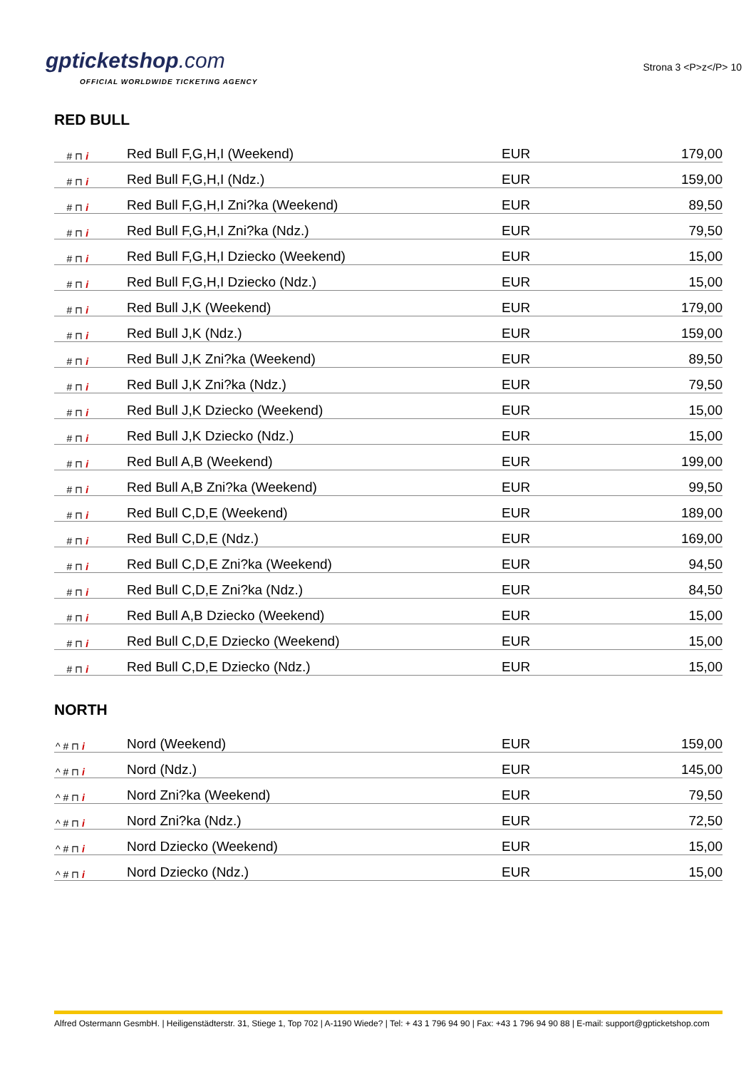gpticketshop.com
OFFICIAL WORLDWIDE TICKETING AGENCY
Strona 3 <P>z</P> 10
RED BULL
| # ⊓ i | Red Bull F,G,H,I (Weekend) | EUR | 179,00 |
| # ⊓ i | Red Bull F,G,H,I (Ndz.) | EUR | 159,00 |
| # ⊓ i | Red Bull F,G,H,I Zni?ka (Weekend) | EUR | 89,50 |
| # ⊓ i | Red Bull F,G,H,I Zni?ka (Ndz.) | EUR | 79,50 |
| # ⊓ i | Red Bull F,G,H,I Dziecko (Weekend) | EUR | 15,00 |
| # ⊓ i | Red Bull F,G,H,I Dziecko (Ndz.) | EUR | 15,00 |
| # ⊓ i | Red Bull J,K (Weekend) | EUR | 179,00 |
| # ⊓ i | Red Bull J,K (Ndz.) | EUR | 159,00 |
| # ⊓ i | Red Bull J,K Zni?ka (Weekend) | EUR | 89,50 |
| # ⊓ i | Red Bull J,K Zni?ka (Ndz.) | EUR | 79,50 |
| # ⊓ i | Red Bull J,K Dziecko (Weekend) | EUR | 15,00 |
| # ⊓ i | Red Bull J,K Dziecko (Ndz.) | EUR | 15,00 |
| # ⊓ i | Red Bull A,B (Weekend) | EUR | 199,00 |
| # ⊓ i | Red Bull A,B Zni?ka (Weekend) | EUR | 99,50 |
| # ⊓ i | Red Bull C,D,E (Weekend) | EUR | 189,00 |
| # ⊓ i | Red Bull C,D,E (Ndz.) | EUR | 169,00 |
| # ⊓ i | Red Bull C,D,E Zni?ka (Weekend) | EUR | 94,50 |
| # ⊓ i | Red Bull C,D,E Zni?ka (Ndz.) | EUR | 84,50 |
| # ⊓ i | Red Bull A,B Dziecko (Weekend) | EUR | 15,00 |
| # ⊓ i | Red Bull C,D,E Dziecko (Weekend) | EUR | 15,00 |
| # ⊓ i | Red Bull C,D,E Dziecko (Ndz.) | EUR | 15,00 |
NORTH
| ^ # ⊓ i | Nord (Weekend) | EUR | 159,00 |
| ^ # ⊓ i | Nord (Ndz.) | EUR | 145,00 |
| ^ # ⊓ i | Nord Zni?ka (Weekend) | EUR | 79,50 |
| ^ # ⊓ i | Nord Zni?ka (Ndz.) | EUR | 72,50 |
| ^ # ⊓ i | Nord Dziecko (Weekend) | EUR | 15,00 |
| ^ # ⊓ i | Nord Dziecko (Ndz.) | EUR | 15,00 |
Alfred Ostermann GesmbH. | Heiligenstädterstr. 31, Stiege 1, Top 702 | A-1190 Wiede? | Tel: + 43 1 796 94 90 | Fax: +43 1 796 94 90 88 | E-mail: support@gpticketshop.com